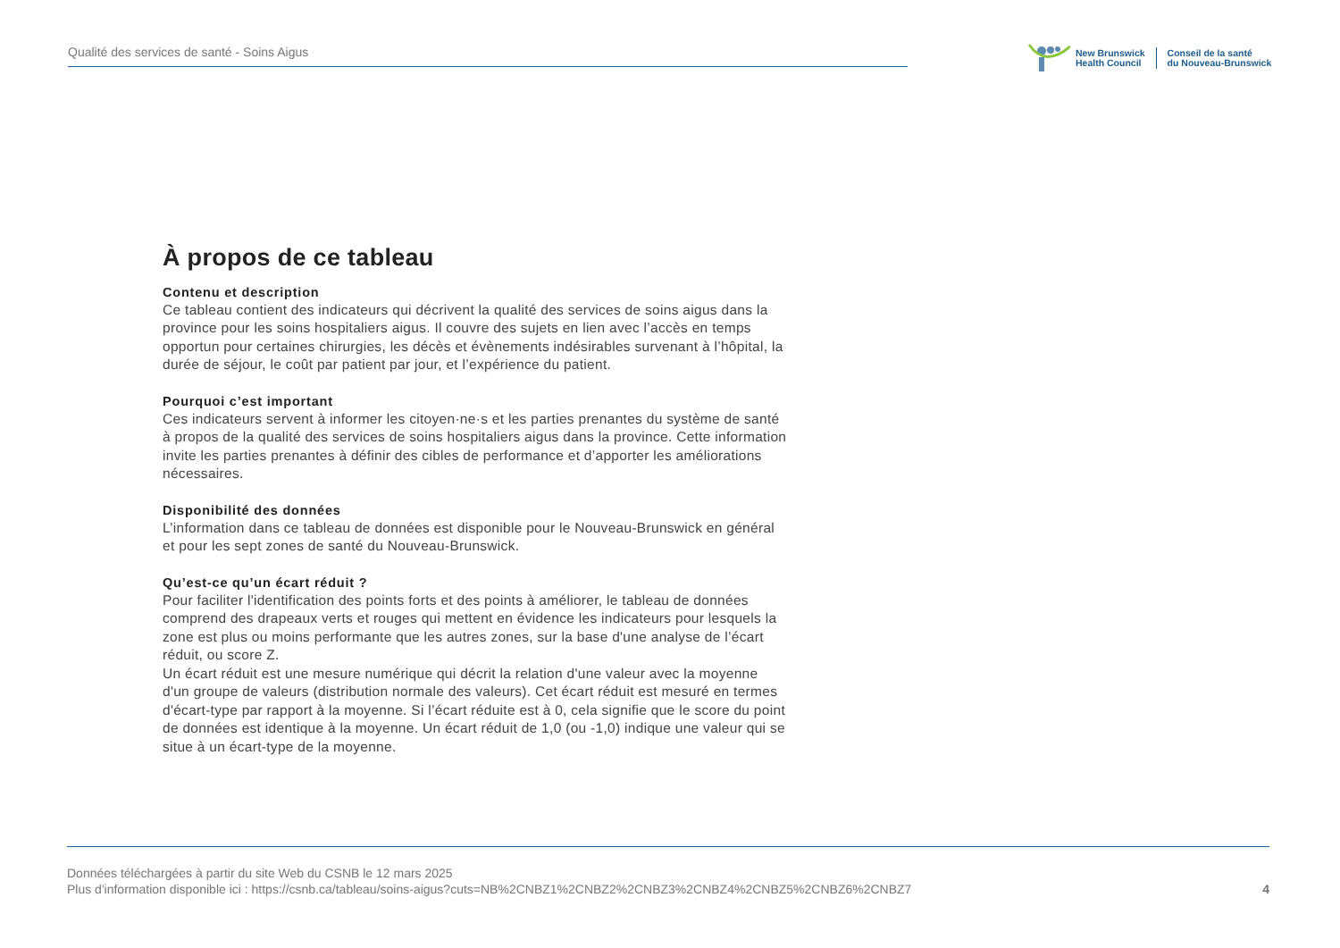Qualité des services de santé - Soins Aigus
New Brunswick
Health Council
Conseil de la santé
du Nouveau-Brunswick
À propos de ce tableau
Contenu et description
Ce tableau contient des indicateurs qui décrivent la qualité des services de soins aigus dans la province pour les soins hospitaliers aigus. Il couvre des sujets en lien avec l’accès en temps opportun pour certaines chirurgies, les décès et évènements indésirables survenant à l’hôpital, la durée de séjour, le coût par patient par jour, et l’expérience du patient.
Pourquoi c’est important
Ces indicateurs servent à informer les citoyen·ne·s et les parties prenantes du système de santé à propos de la qualité des services de soins hospitaliers aigus dans la province. Cette information invite les parties prenantes à définir des cibles de performance et d’apporter les améliorations nécessaires.
Disponibilité des données
L’information dans ce tableau de données est disponible pour le Nouveau-Brunswick en général et pour les sept zones de santé du Nouveau-Brunswick.
Qu’est-ce qu’un écart réduit ?
Pour faciliter l'identification des points forts et des points à améliorer, le tableau de données comprend des drapeaux verts et rouges qui mettent en évidence les indicateurs pour lesquels la zone est plus ou moins performante que les autres zones, sur la base d'une analyse de l’écart réduit, ou score Z.
Un écart réduit est une mesure numérique qui décrit la relation d'une valeur avec la moyenne d'un groupe de valeurs (distribution normale des valeurs). Cet écart réduit est mesuré en termes d'écart-type par rapport à la moyenne. Si l’écart réduite est à 0, cela signifie que le score du point de données est identique à la moyenne. Un écart réduit de 1,0 (ou -1,0) indique une valeur qui se situe à un écart-type de la moyenne.
Données téléchargées à partir du site Web du CSNB le 12 mars 2025
Plus d'information disponible ici : https://csnb.ca/tableau/soins-aigus?cuts=NB%2CNBZ1%2CNBZ2%2CNBZ3%2CNBZ4%2CNBZ5%2CNBZ6%2CNBZ7
4